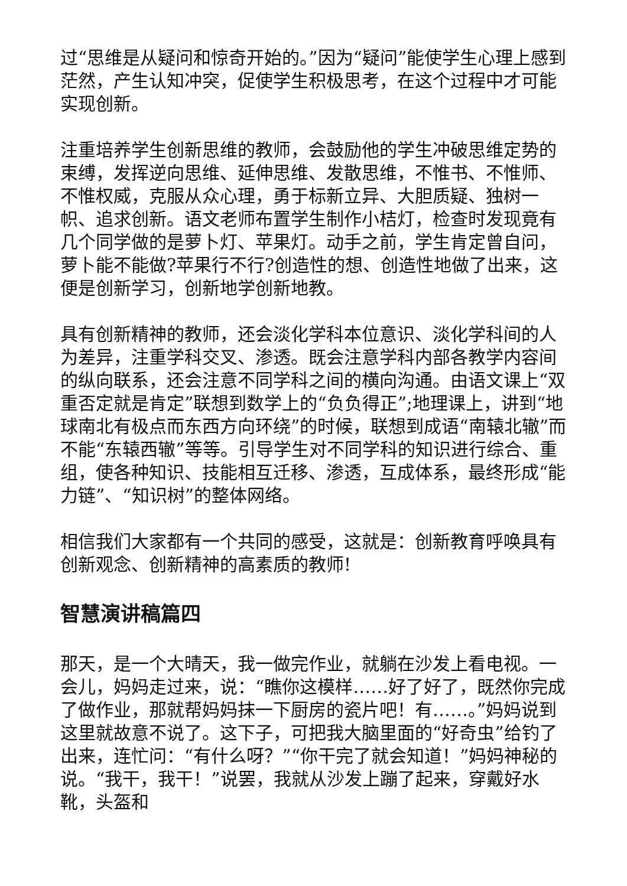过“思维是从疑问和惊奇开始的。”因为“疑问”能使学生心理上感到茫然，产生认知冲突，促使学生积极思考，在这个过程中才可能实现创新。
注重培养学生创新思维的教师，会鼓励他的学生冲破思维定势的束缚，发挥逆向思维、延伸思维、发散思维，不惟书、不惟师、不惟权威，克服从众心理，勇于标新立异、大胆质疑、独树一帜、追求创新。语文老师布置学生制作小桔灯，检查时发现竟有几个同学做的是萝卜灯、苹果灯。动手之前，学生肯定曾自问，萝卜能不能做?苹果行不行?创造性的想、创造性地做了出来，这便是创新学习，创新地学创新地教。
具有创新精神的教师，还会淡化学科本位意识、淡化学科间的人为差异，注重学科交叉、渗透。既会注意学科内部各教学内容间的纵向联系，还会注意不同学科之间的横向沟通。由语文课上“双重否定就是肯定”联想到数学上的“负负得正”;地理课上，讲到“地球南北有极点而东西方向环绕”的时候，联想到成语“南辕北辙”而不能“东辕西辙”等等。引导学生对不同学科的知识进行综合、重组，使各种知识、技能相互迁移、渗透，互成体系，最终形成“能力链”、“知识树”的整体网络。
相信我们大家都有一个共同的感受，这就是：创新教育呼唤具有创新观念、创新精神的高素质的教师!
智慧演讲稿篇四
那天，是一个大晴天，我一做完作业，就躺在沙发上看电视。一会儿，妈妈走过来，说：“瞧你这模样……好了好了，既然你完成了做作业，那就帮妈妈抹一下厨房的瓷片吧！有……。”妈妈说到这里就故意不说了。这下子，可把我大脑里面的“好奇虫”给钓了出来，连忙问：“有什么呀？”“你干完了就会知道！”妈妈神秘的说。“我干，我干！”说罢，我就从沙发上蹦了起来，穿戴好水靴，头盔和